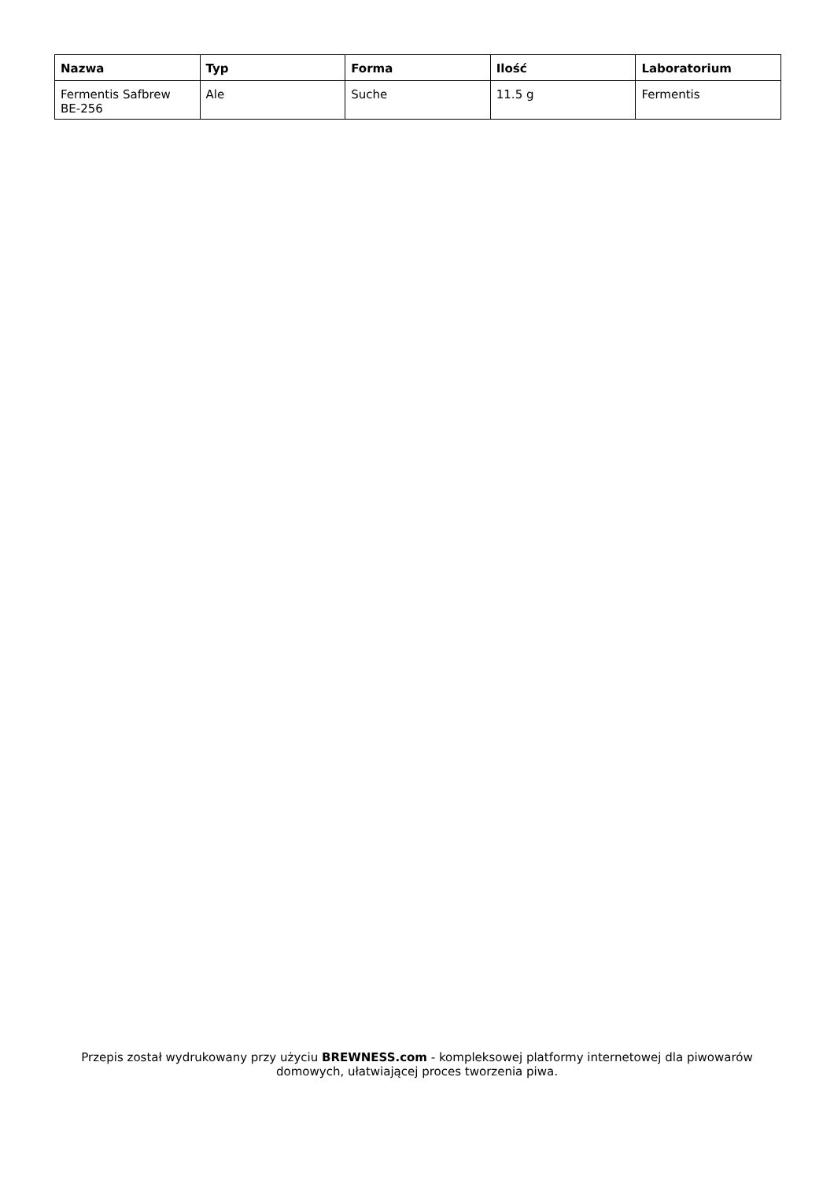| Nazwa | Typ | Forma | Ilość | Laboratorium |
| --- | --- | --- | --- | --- |
| Fermentis Safbrew BE-256 | Ale | Suche | 11.5 g | Fermentis |
Przepis został wydrukowany przy użyciu BREWNESS.com - kompleksowej platformy internetowej dla piwowarów domowych, ułatwiającej proces tworzenia piwa.